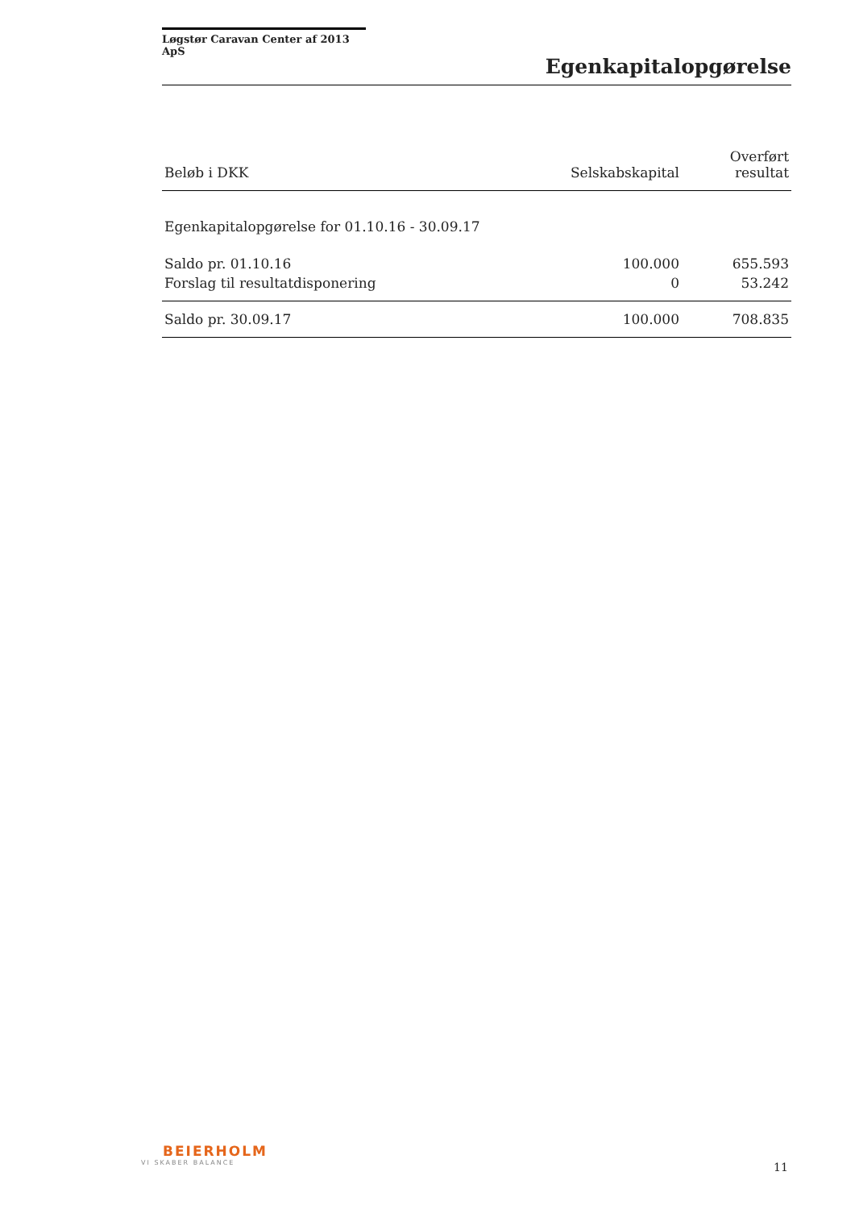Løgstør Caravan Center af 2013 ApS
Egenkapitalopgørelse
| Beløb i DKK | Selskabskapital | Overført resultat |
| --- | --- | --- |
| Egenkapitalopgørelse for 01.10.16 - 30.09.17 | | |
| Saldo pr. 01.10.16 | 100.000 | 655.593 |
| Forslag til resultatdisponering | 0 | 53.242 |
| Saldo pr. 30.09.17 | 100.000 | 708.835 |
BEIERHOLM
VI SKABER BALANCE
11